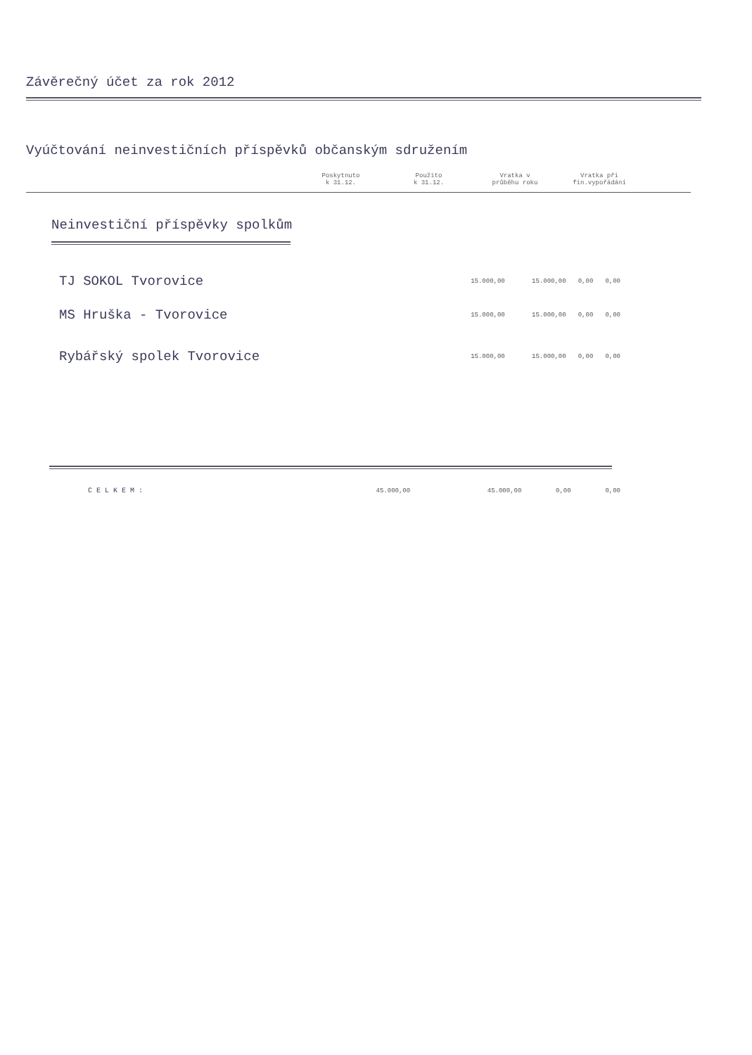Závěrečný účet za rok 2012
Vyúčtování neinvestičních příspěvků občanským sdružením
| | Poskytnuto k 31.12. | Použito k 31.12. | Vratka v průběhu roku | Vratka při fin.vypořádání | |
| --- | --- | --- | --- | --- | --- |
Neinvestiční příspěvky spolkům
| TJ SOKOL Tvorovice | 15.000,00 | 15.000,00 | 0,00 | 0,00 |
| MS Hruška - Tvorovice | 15.000,00 | 15.000,00 | 0,00 | 0,00 |
| Rybářský spolek Tvorovice | 15.000,00 | 15.000,00 | 0,00 | 0,00 |
| C E L K E M : | 45.000,00 | 45.000,00 | 0,00 | 0,00 |